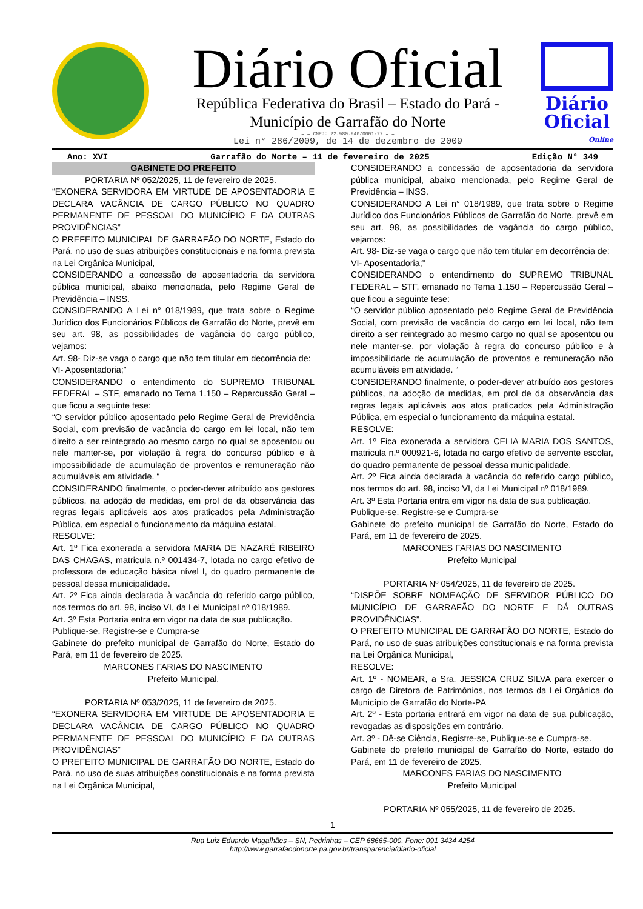Diário Oficial
República Federativa do Brasil – Estado do Pará -
Município de Garrafão do Norte
= = CNPJ: 22.980.940/0001-27 = =
Lei n° 286/2009, de 14 de dezembro de 2009
Diário
Oficial
Online
Ano: XVI Garrafão do Norte – 11 de fevereiro de 2025 Edição N° 349
GABINETE DO PREFEITO
PORTARIA Nº 052/2025, 11 de fevereiro de 2025.
“EXONERA SERVIDORA EM VIRTUDE DE APOSENTADORIA E DECLARA VACÂNCIA DE CARGO PÚBLICO NO QUADRO PERMANENTE DE PESSOAL DO MUNICÍPIO E DA OUTRAS PROVIDÊNCIAS”
O PREFEITO MUNICIPAL DE GARRAFÃO DO NORTE, Estado do Pará, no uso de suas atribuições constitucionais e na forma prevista na Lei Orgânica Municipal,
CONSIDERANDO a concessão de aposentadoria da servidora pública municipal, abaixo mencionada, pelo Regime Geral de Previdência – INSS.
CONSIDERANDO A Lei n° 018/1989, que trata sobre o Regime Jurídico dos Funcionários Públicos de Garrafão do Norte, prevê em seu art. 98, as possibilidades de vagância do cargo público, vejamos:
Art. 98- Diz-se vaga o cargo que não tem titular em decorrência de:
VI- Aposentadoria;”
CONSIDERANDO o entendimento do SUPREMO TRIBUNAL FEDERAL – STF, emanado no Tema 1.150 – Repercussão Geral – que ficou a seguinte tese:
“O servidor público aposentado pelo Regime Geral de Previdência Social, com previsão de vacância do cargo em lei local, não tem direito a ser reintegrado ao mesmo cargo no qual se aposentou ou nele manter-se, por violação à regra do concurso público e à impossibilidade de acumulação de proventos e remuneração não acumuláveis em atividade. “
CONSIDERANDO finalmente, o poder-dever atribuído aos gestores públicos, na adoção de medidas, em prol de da observância das regras legais aplicáveis aos atos praticados pela Administração Pública, em especial o funcionamento da máquina estatal.
RESOLVE:
Art. 1º Fica exonerada a servidora MARIA DE NAZARÉ RIBEIRO DAS CHAGAS, matricula n.º 001434-7, lotada no cargo efetivo de professora de educação básica nível I, do quadro permanente de pessoal dessa municipalidade.
Art. 2º Fica ainda declarada à vacância do referido cargo público, nos termos do art. 98, inciso VI, da Lei Municipal nº 018/1989.
Art. 3º Esta Portaria entra em vigor na data de sua publicação.
Publique-se. Registre-se e Cumpra-se
Gabinete do prefeito municipal de Garrafão do Norte, Estado do Pará, em 11 de fevereiro de 2025.
MARCONES FARIAS DO NASCIMENTO
Prefeito Municipal.
PORTARIA Nº 053/2025, 11 de fevereiro de 2025.
“EXONERA SERVIDORA EM VIRTUDE DE APOSENTADORIA E DECLARA VACÂNCIA DE CARGO PÚBLICO NO QUADRO PERMANENTE DE PESSOAL DO MUNICÍPIO E DA OUTRAS PROVIDÊNCIAS”
O PREFEITO MUNICIPAL DE GARRAFÃO DO NORTE, Estado do Pará, no uso de suas atribuições constitucionais e na forma prevista na Lei Orgânica Municipal,
CONSIDERANDO a concessão de aposentadoria da servidora pública municipal, abaixo mencionada, pelo Regime Geral de Previdência – INSS.
CONSIDERANDO A Lei n° 018/1989, que trata sobre o Regime Jurídico dos Funcionários Públicos de Garrafão do Norte, prevê em seu art. 98, as possibilidades de vagância do cargo público, vejamos:
Art. 98- Diz-se vaga o cargo que não tem titular em decorrência de:
VI- Aposentadoria;”
CONSIDERANDO o entendimento do SUPREMO TRIBUNAL FEDERAL – STF, emanado no Tema 1.150 – Repercussão Geral – que ficou a seguinte tese:
“O servidor público aposentado pelo Regime Geral de Previdência Social, com previsão de vacância do cargo em lei local, não tem direito a ser reintegrado ao mesmo cargo no qual se aposentou ou nele manter-se, por violação à regra do concurso público e à impossibilidade de acumulação de proventos e remuneração não acumuláveis em atividade. “
CONSIDERANDO finalmente, o poder-dever atribuído aos gestores públicos, na adoção de medidas, em prol de da observância das regras legais aplicáveis aos atos praticados pela Administração Pública, em especial o funcionamento da máquina estatal.
RESOLVE:
Art. 1º Fica exonerada a servidora CELIA MARIA DOS SANTOS, matricula n.º 000921-6, lotada no cargo efetivo de servente escolar, do quadro permanente de pessoal dessa municipalidade.
Art. 2º Fica ainda declarada à vacância do referido cargo público, nos termos do art. 98, inciso VI, da Lei Municipal nº 018/1989.
Art. 3º Esta Portaria entra em vigor na data de sua publicação.
Publique-se. Registre-se e Cumpra-se
Gabinete do prefeito municipal de Garrafão do Norte, Estado do Pará, em 11 de fevereiro de 2025.
MARCONES FARIAS DO NASCIMENTO
Prefeito Municipal
PORTARIA Nº 054/2025, 11 de fevereiro de 2025.
“DISPÕE SOBRE NOMEAÇÃO DE SERVIDOR PÚBLICO DO MUNICÍPIO DE GARRAFÃO DO NORTE E DÁ OUTRAS PROVIDÊNCIAS”.
O PREFEITO MUNICIPAL DE GARRAFÃO DO NORTE, Estado do Pará, no uso de suas atribuições constitucionais e na forma prevista na Lei Orgânica Municipal,
RESOLVE:
Art. 1º - NOMEAR, a Sra. JESSICA CRUZ SILVA para exercer o cargo de Diretora de Patrimônios, nos termos da Lei Orgânica do Município de Garrafão do Norte-PA
Art. 2º - Esta portaria entrará em vigor na data de sua publicação, revogadas as disposições em contrário.
Art. 3º - Dê-se Ciência, Registre-se, Publique-se e Cumpra-se.
Gabinete do prefeito municipal de Garrafão do Norte, estado do Pará, em 11 de fevereiro de 2025.
MARCONES FARIAS DO NASCIMENTO
Prefeito Municipal
PORTARIA Nº 055/2025, 11 de fevereiro de 2025.
1
Rua Luiz Eduardo Magalhães – SN, Pedrinhas – CEP 68665-000, Fone: 091 3434 4254
http://www.garrafaodonorte.pa.gov.br/transparencia/diario-oficial